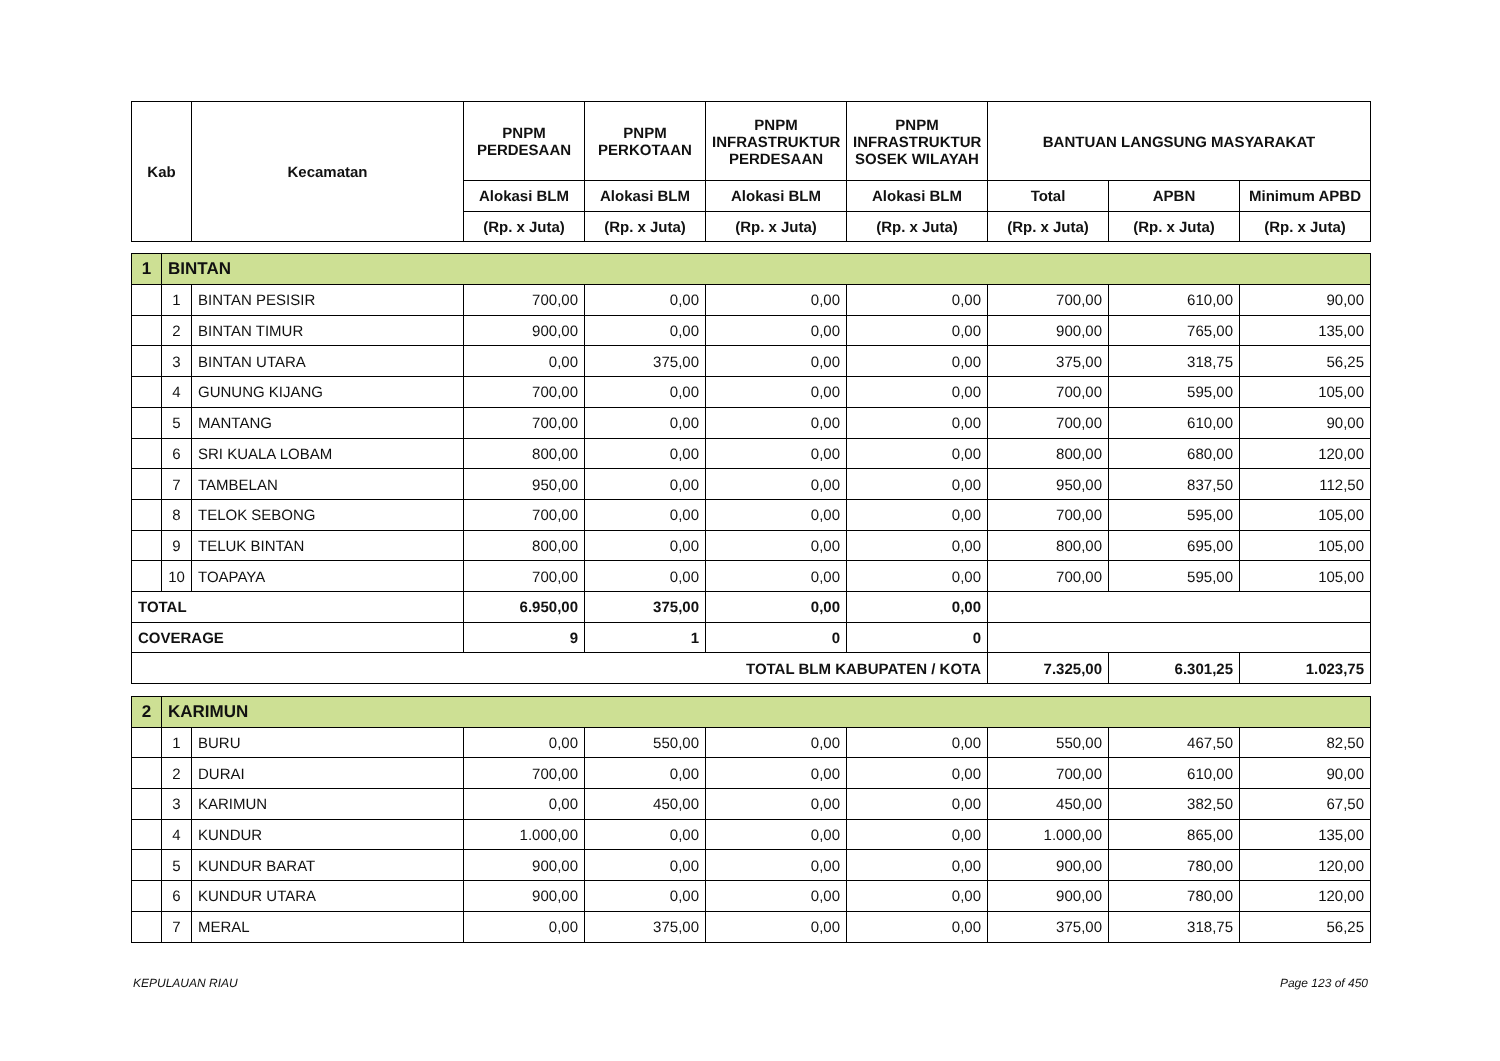| Kab | | Kecamatan | PNPM PERDESAAN | PNPM PERKOTAAN | PNPM INFRASTRUKTUR PERDESAAN | PNPM INFRASTRUKTUR SOSEK WILAYAH | BANTUAN LANGSUNG MASYARAKAT | | |
| --- | --- | --- | --- | --- | --- | --- | --- | --- | --- |
| | | | Alokasi BLM | Alokasi BLM | Alokasi BLM | Alokasi BLM | Total | APBN | Minimum APBD |
| | | | (Rp. x Juta) | (Rp. x Juta) | (Rp. x Juta) | (Rp. x Juta) | (Rp. x Juta) | (Rp. x Juta) | (Rp. x Juta) |
| 1 | BINTAN | | | | | | | | |
| | 1 | BINTAN PESISIR | 700,00 | 0,00 | 0,00 | 0,00 | 700,00 | 610,00 | 90,00 |
| | 2 | BINTAN TIMUR | 900,00 | 0,00 | 0,00 | 0,00 | 900,00 | 765,00 | 135,00 |
| | 3 | BINTAN UTARA | 0,00 | 375,00 | 0,00 | 0,00 | 375,00 | 318,75 | 56,25 |
| | 4 | GUNUNG KIJANG | 700,00 | 0,00 | 0,00 | 0,00 | 700,00 | 595,00 | 105,00 |
| | 5 | MANTANG | 700,00 | 0,00 | 0,00 | 0,00 | 700,00 | 610,00 | 90,00 |
| | 6 | SRI KUALA LOBAM | 800,00 | 0,00 | 0,00 | 0,00 | 800,00 | 680,00 | 120,00 |
| | 7 | TAMBELAN | 950,00 | 0,00 | 0,00 | 0,00 | 950,00 | 837,50 | 112,50 |
| | 8 | TELOK SEBONG | 700,00 | 0,00 | 0,00 | 0,00 | 700,00 | 595,00 | 105,00 |
| | 9 | TELUK BINTAN | 800,00 | 0,00 | 0,00 | 0,00 | 800,00 | 695,00 | 105,00 |
| | 10 | TOAPAYA | 700,00 | 0,00 | 0,00 | 0,00 | 700,00 | 595,00 | 105,00 |
| TOTAL | | | 6.950,00 | 375,00 | 0,00 | 0,00 | | | |
| COVERAGE | | | 9 | 1 | 0 | 0 | | | |
| TOTAL BLM KABUPATEN / KOTA | | | | | | | 7.325,00 | 6.301,25 | 1.023,75 |
| 2 | KARIMUN | | | | | | | | |
| | 1 | BURU | 0,00 | 550,00 | 0,00 | 0,00 | 550,00 | 467,50 | 82,50 |
| | 2 | DURAI | 700,00 | 0,00 | 0,00 | 0,00 | 700,00 | 610,00 | 90,00 |
| | 3 | KARIMUN | 0,00 | 450,00 | 0,00 | 0,00 | 450,00 | 382,50 | 67,50 |
| | 4 | KUNDUR | 1.000,00 | 0,00 | 0,00 | 0,00 | 1.000,00 | 865,00 | 135,00 |
| | 5 | KUNDUR BARAT | 900,00 | 0,00 | 0,00 | 0,00 | 900,00 | 780,00 | 120,00 |
| | 6 | KUNDUR UTARA | 900,00 | 0,00 | 0,00 | 0,00 | 900,00 | 780,00 | 120,00 |
| | 7 | MERAL | 0,00 | 375,00 | 0,00 | 0,00 | 375,00 | 318,75 | 56,25 |
KEPULAUAN RIAU Page 123 of 450